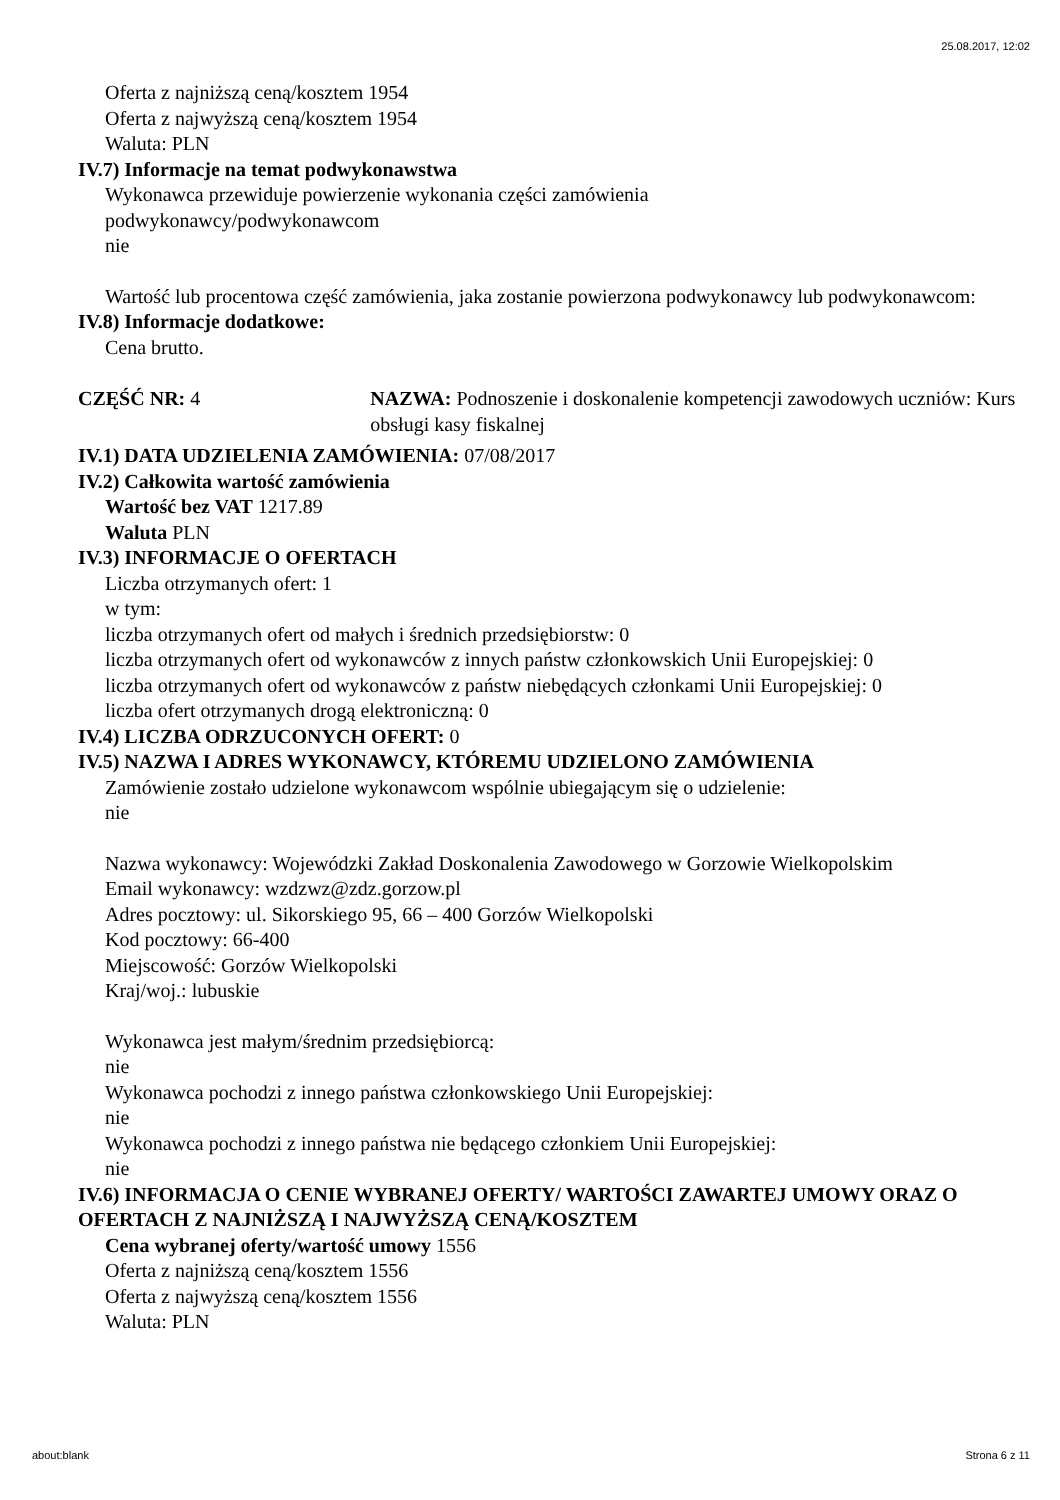25.08.2017, 12:02
Oferta z najniższą ceną/kosztem 1954
Oferta z najwyższą ceną/kosztem 1954
Waluta: PLN
IV.7) Informacje na temat podwykonawstwa
Wykonawca przewiduje powierzenie wykonania części zamówienia
podwykonawcy/podwykonawcom
nie
Wartość lub procentowa część zamówienia, jaka zostanie powierzona podwykonawcy lub podwykonawcom:
IV.8) Informacje dodatkowe:
Cena brutto.
CZĘŚĆ NR: 4 NAZWA: Podnoszenie i doskonalenie kompetencji zawodowych uczniów: Kurs obsługi kasy fiskalnej
IV.1) DATA UDZIELENIA ZAMÓWIENIA: 07/08/2017
IV.2) Całkowita wartość zamówienia
Wartość bez VAT 1217.89
Waluta PLN
IV.3) INFORMACJE O OFERTACH
Liczba otrzymanych ofert: 1
w tym:
liczba otrzymanych ofert od małych i średnich przedsiębiorstw: 0
liczba otrzymanych ofert od wykonawców z innych państw członkowskich Unii Europejskiej: 0
liczba otrzymanych ofert od wykonawców z państw niebędących członkami Unii Europejskiej: 0
liczba ofert otrzymanych drogą elektroniczną: 0
IV.4) LICZBA ODRZUCONYCH OFERT: 0
IV.5) NAZWA I ADRES WYKONAWCY, KTÓREMU UDZIELONO ZAMÓWIENIA
Zamówienie zostało udzielone wykonawcom wspólnie ubiegającym się o udzielenie:
nie
Nazwa wykonawcy: Wojewódzki Zakład Doskonalenia Zawodowego w Gorzowie Wielkopolskim
Email wykonawcy: wzdzwz@zdz.gorzow.pl
Adres pocztowy: ul. Sikorskiego 95, 66 – 400 Gorzów Wielkopolski
Kod pocztowy: 66-400
Miejscowość: Gorzów Wielkopolski
Kraj/woj.: lubuskie
Wykonawca jest małym/średnim przedsiębiorcą:
nie
Wykonawca pochodzi z innego państwa członkowskiego Unii Europejskiej:
nie
Wykonawca pochodzi z innego państwa nie będącego członkiem Unii Europejskiej:
nie
IV.6) INFORMACJA O CENIE WYBRANEJ OFERTY/ WARTOŚCI ZAWARTEJ UMOWY ORAZ O OFERTACH Z NAJNIŻSZĄ I NAJWYŻSZĄ CENĄ/KOSZTEM
Cena wybranej oferty/wartość umowy 1556
Oferta z najniższą ceną/kosztem 1556
Oferta z najwyższą ceną/kosztem 1556
Waluta: PLN
about:blank Strona 6 z 11